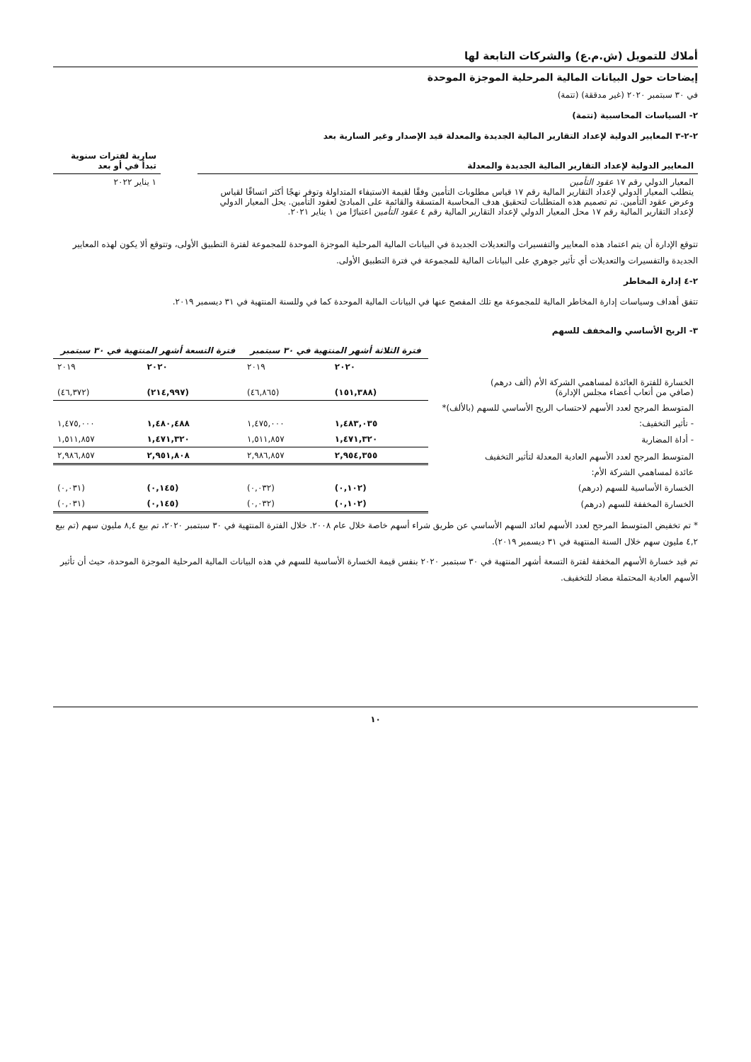أملاك للتمويل (ش.م.ع) والشركات التابعة لها
إيضاحات حول البيانات المالية المرحلية الموجزة الموحدة
في ٣٠ سبتمبر ٢٠٢٠ (غير مدققة) (تتمة)
٢- السياسات المحاسبية (تتمة)
٢-٢-٣ المعايير الدولية لإعداد التقارير المالية الجديدة والمعدلة قيد الإصدار وغير السارية بعد
| المعايير الدولية لإعداد التقارير المالية الجديدة والمعدلة | | سارية لفترات سنوية تبدأ في أو بعد |
| --- | --- | --- |
| المعيار الدولي رقم ١٧ عقود التأمين يتطلب المعيار الدولي لإعداد التقارير المالية رقم ١٧ قياس مطلوبات التأمين وفقًا لقيمة الاستيفاء المتداولة وتوفر نهجًا أكثر اتساقًا لقياس وعرض عقود التأمين. تم تصميم هذه المتطلبات لتحقيق هدف المحاسبة المتسقة والقائمة على المبادئ لعقود التأمين. يحل المعيار الدولي لإعداد التقارير المالية رقم ١٧ محل المعيار الدولي لإعداد التقارير المالية رقم ٤ عقود التأمين اعتبارًا من ١ يناير ٢٠٢١. | | ١ يناير ٢٠٢٢ |
تتوقع الإدارة أن يتم اعتماد هذه المعايير والتفسيرات والتعديلات الجديدة في البيانات المالية المرحلية الموجزة الموحدة للمجموعة لفترة التطبيق الأولى، وتتوقع ألا يكون لهذه المعايير الجديدة والتفسيرات والتعديلات أي تأثير جوهري على البيانات المالية للمجموعة في فترة التطبيق الأولى.
٢-٤ إدارة المخاطر
تتفق أهداف وسياسات إدارة المخاطر المالية للمجموعة مع تلك المفصح عنها في البيانات المالية الموحدة كما في وللسنة المنتهية في ٣١ ديسمبر ٢٠١٩.
٣- الربح الأساسي والمخفف للسهم
| | فترة الثلاثة أشهر المنتهية في ٣٠ سبتمبر | | فترة التسعة أشهر المنتهية في ٣٠ سبتمبر | |
| --- | --- | --- | --- | --- |
| | ٢٠٢٠ | ٢٠١٩ | ٢٠٢٠ | ٢٠١٩ |
| الخسارة للفترة العائدة لمساهمي الشركة الأم (ألف درهم) (صافي من أتعاب أعضاء مجلس الإدارة) | (١٥١,٣٨٨) | (٤٦,٨٦٥) | (٢١٤,٩٩٧) | (٤٦,٣٧٢) |
| المتوسط المرجح لعدد الأسهم لاحتساب الربح الأساسي للسهم (بالألف)* | | | | |
| - تأثير التخفيف: | ١,٤٨٣,٠٣٥ | ١,٤٧٥,٠٠٠ | ١,٤٨٠,٤٨٨ | ١,٤٧٥,٠٠٠ |
| - أداة المضاربة | ١,٤٧١,٣٢٠ | ١,٥١١,٨٥٧ | ١,٤٧١,٣٢٠ | ١,٥١١,٨٥٧ |
| المتوسط المرجح لعدد الأسهم العادية المعدلة لتأثير التخفيف | ٢,٩٥٤,٣٥٥ | ٢,٩٨٦,٨٥٧ | ٢,٩٥١,٨٠٨ | ٢,٩٨٦,٨٥٧ |
| عائدة لمساهمي الشركة الأم: | | | | |
| الخسارة الأساسية للسهم (درهم) | (٠,١٠٢) | (٠,٠٣٢) | (٠,١٤٥) | (٠,٠٣١) |
| الخسارة المخففة للسهم (درهم) | (٠,١٠٢) | (٠,٠٣٢) | (٠,١٤٥) | (٠,٠٣١) |
* تم تخفيض المتوسط المرجح لعدد الأسهم لعائد السهم الأساسي عن طريق شراء أسهم خاصة خلال عام ٢٠٠٨. خلال الفترة المنتهية في ٣٠ سبتمبر ٢٠٢٠، تم بيع ٨,٤ مليون سهم (تم بيع ٤,٢ مليون سهم خلال السنة المنتهية في ٣١ ديسمبر ٢٠١٩).
تم قيد خسارة الأسهم المخففة لفترة التسعة أشهر المنتهية في ٣٠ سبتمبر ٢٠٢٠ بنفس قيمة الخسارة الأساسية للسهم في هذه البيانات المالية المرحلية الموجزة الموحدة، حيث أن تأثير الأسهم العادية المحتملة مضاد للتخفيف.
١٠